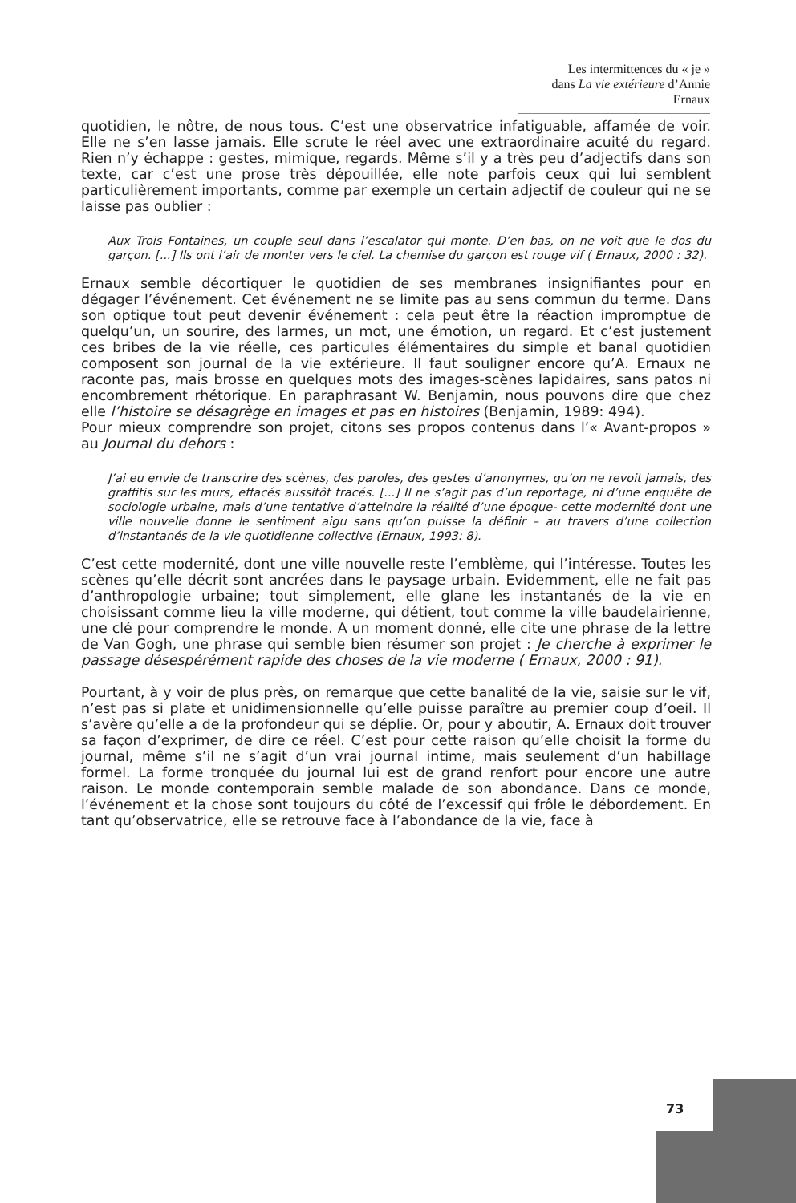Les intermittences du « je »
dans La vie extérieure d’Annie Ernaux
quotidien, le nôtre, de nous tous. C’est une observatrice infatiguable, affamée de voir. Elle ne s’en lasse jamais. Elle scrute le réel avec une extraordinaire acuité du regard. Rien n’y échappe : gestes, mimique, regards. Même s’il y a très peu d’adjectifs dans son texte, car c’est une prose très dépouillée, elle note parfois ceux qui lui semblent particulièrement importants, comme par exemple un certain adjectif de couleur qui ne se laisse pas oublier :
Aux Trois Fontaines, un couple seul dans l’escalator qui monte. D’en bas, on ne voit que le dos du garçon. [...] Ils ont l’air de monter vers le ciel. La chemise du garçon est rouge vif ( Ernaux, 2000 : 32).
Ernaux semble décortiquer le quotidien de ses membranes insignifiantes pour en dégager l’événement. Cet événement ne se limite pas au sens commun du terme. Dans son optique tout peut devenir événement : cela peut être la réaction impromptue de quelqu’un, un sourire, des larmes, un mot, une émotion, un regard. Et c’est justement ces bribes de la vie réelle, ces particules élémentaires du simple et banal quotidien composent son journal de la vie extérieure. Il faut souligner encore qu’A. Ernaux ne raconte pas, mais brosse en quelques mots des images-scènes lapidaires, sans patos ni encombrement rhétorique. En paraphrasant W. Benjamin, nous pouvons dire que chez elle l’histoire se désagrège en images et pas en histoires (Benjamin, 1989: 494).
Pour mieux comprendre son projet, citons ses propos contenus dans l’« Avant-propos » au Journal du dehors :
J’ai eu envie de transcrire des scènes, des paroles, des gestes d’anonymes, qu’on ne revoit jamais, des graffitis sur les murs, effacés aussitôt tracés. [...] Il ne s’agit pas d’un reportage, ni d’une enquête de sociologie urbaine, mais d’une tentative d’atteindre la réalité d’une époque- cette modernité dont une ville nouvelle donne le sentiment aigu sans qu’on puisse la définir – au travers d’une collection d’instantanés de la vie quotidienne collective (Ernaux, 1993: 8).
C’est cette modernité, dont une ville nouvelle reste l’emblème, qui l’intéresse. Toutes les scènes qu’elle décrit sont ancrées dans le paysage urbain. Evidemment, elle ne fait pas d’anthropologie urbaine; tout simplement, elle glane les instantanés de la vie en choisissant comme lieu la ville moderne, qui détient, tout comme la ville baudelairienne, une clé pour comprendre le monde. A un moment donné, elle cite une phrase de la lettre de Van Gogh, une phrase qui semble bien résumer son projet : Je cherche à exprimer le passage désespérément rapide des choses de la vie moderne ( Ernaux, 2000 : 91).
Pourtant, à y voir de plus près, on remarque que cette banalité de la vie, saisie sur le vif, n’est pas si plate et unidimensionnelle qu’elle puisse paraître au premier coup d’oeil. Il s’avère qu’elle a de la profondeur qui se déplie. Or, pour y aboutir, A. Ernaux doit trouver sa façon d’exprimer, de dire ce réel. C’est pour cette raison qu’elle choisit la forme du journal, même s’il ne s’agit d’un vrai journal intime, mais seulement d’un habillage formel. La forme tronquée du journal lui est de grand renfort pour encore une autre raison. Le monde contemporain semble malade de son abondance. Dans ce monde, l’événement et la chose sont toujours du côté de l’excessif qui frôle le débordement. En tant qu’observatrice, elle se retrouve face à l’abondance de la vie, face à
73